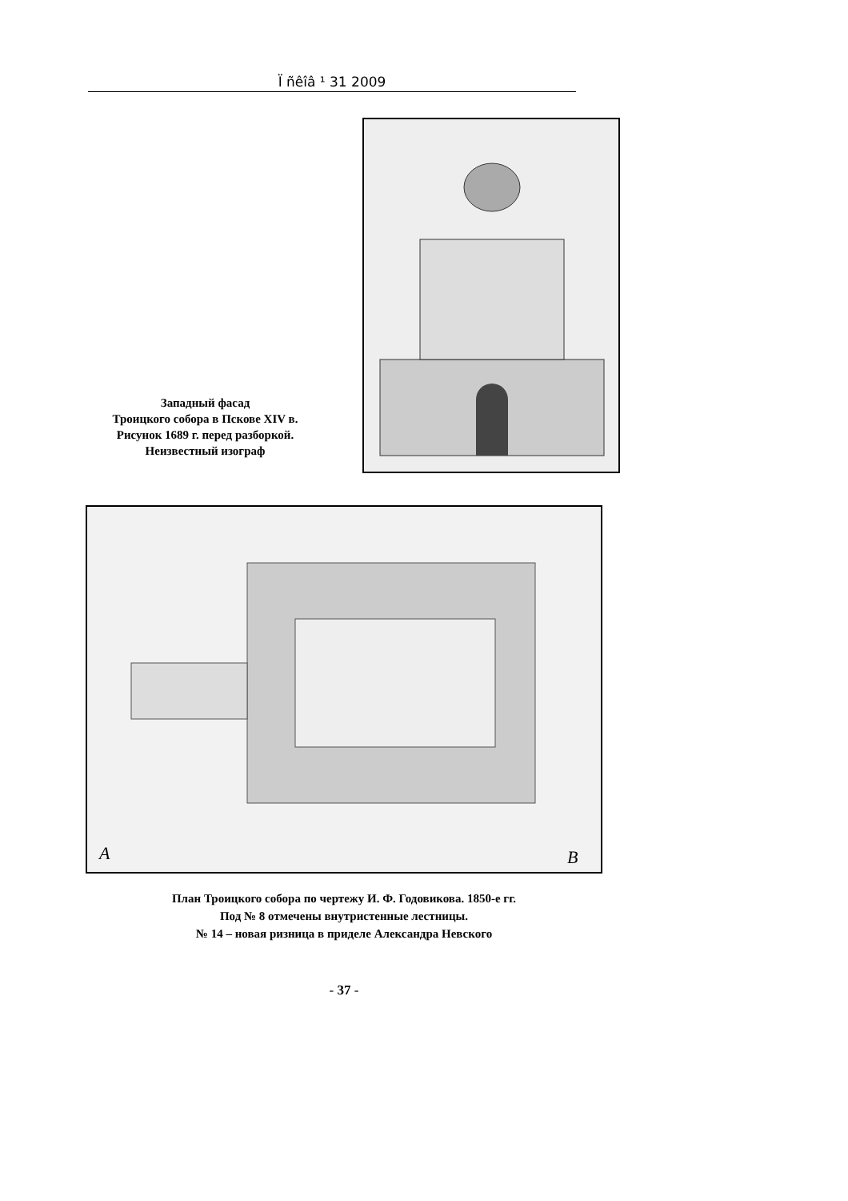Ï ñêîâ ¹ 31 2009
Западный фасад
Троицкого собора в Пскове XIV в.
Рисунок 1689 г. перед разборкой.
Неизвестный изограф
A
B
План Троицкого собора по чертежу И. Ф. Годовикова. 1850-е гг.
Под № 8 отмечены внутристенные лестницы.
№ 14 – новая ризница в приделе Александра Невского
- 37 -